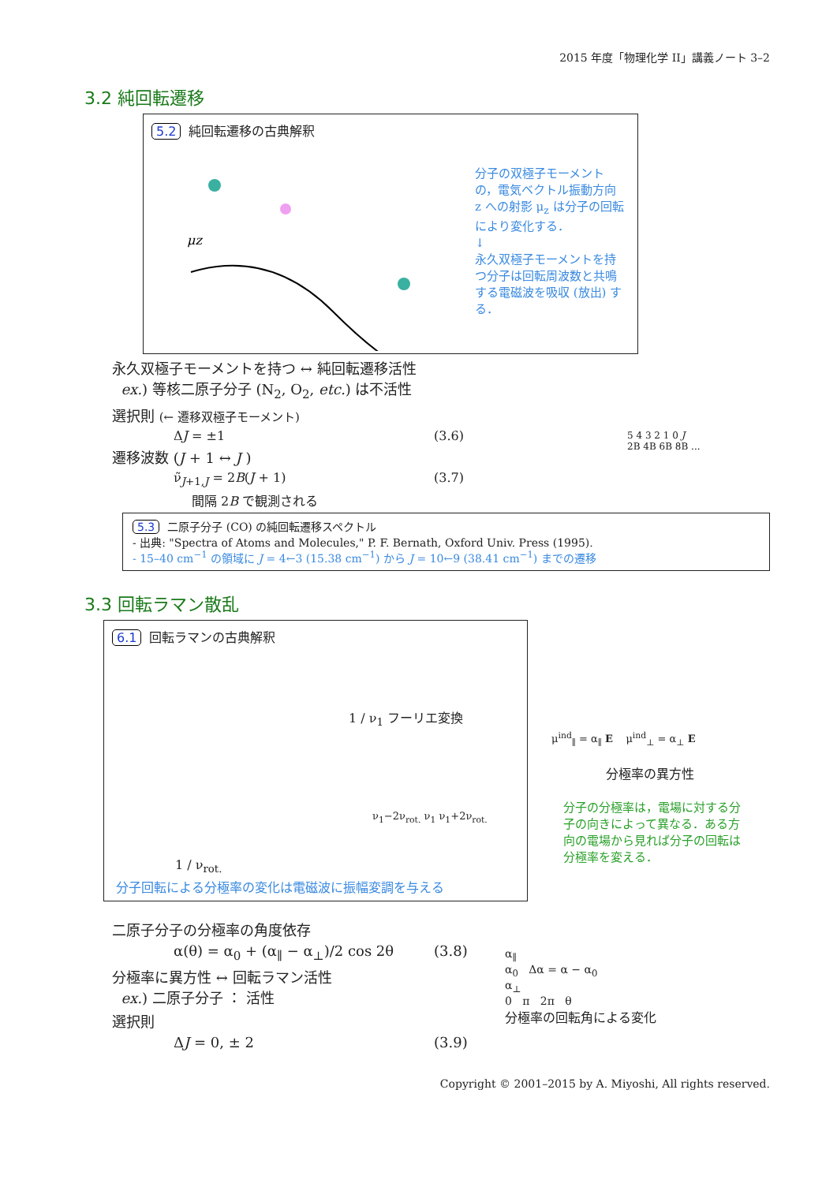2015 年度「物理化学 II」講義ノート 3–2
3.2 純回転遷移
5.2 純回転遷移の古典解釈
μz
分子の双極子モーメントの，電気ベクトル振動方向 z への射影 μ<sub>z</sub> は分子の回転により変化する．
↓
永久双極子モーメントを持つ分子は回転周波数と共鳴する電磁波を吸収 (放出) する．
永久双極子モーメントを持つ ↔ 純回転遷移活性
ex.) 等核二原子分子 (N<sub>2</sub>, O<sub>2</sub>, etc.) は不活性
選択則 (← 遷移双極子モーメント)
ΔJ = ±1 (3.6)
遷移波数 (J + 1 ↔ J )
ν̃<sub>J+1,J</sub> = 2B(J + 1) (3.7)
間隔 2B で観測される
5 4 3 2 1 0 J
2B 4B 6B 8B ...
5.3 二原子分子 (CO) の純回転遷移スペクトル
- 出典: "Spectra of Atoms and Molecules," P. F. Bernath, Oxford Univ. Press (1995).
- 15–40 cm<sup>−1</sup> の領域に J = 4←3 (15.38 cm<sup>−1</sup>) から J = 10←9 (38.41 cm<sup>−1</sup>) までの遷移
3.3 回転ラマン散乱
6.1 回転ラマンの古典解釈
1 / ν<sub>1</sub> フーリエ変換
ν<sub>1</sub>−2ν<sub>rot.</sub> ν<sub>1</sub> ν<sub>1</sub>+2ν<sub>rot.</sub>
1 / ν<sub>rot.</sub>
分子回転による分極率の変化は電磁波に振幅変調を与える
μ<sup>ind</sup><sub>∥</sub> = α<sub>∥</sub> E μ<sup>ind</sup><sub>⊥</sub> = α<sub>⊥</sub> E
分極率の異方性
分子の分極率は，電場に対する分子の向きによって異なる．ある方向の電場から見れば分子の回転は分極率を変える．
二原子分子の分極率の角度依存
α(θ) = α<sub>0</sub> + (α<sub>∥</sub> − α<sub>⊥</sub>)/2 cos 2θ (3.8)
分極率に異方性 ↔ 回転ラマン活性
ex.) 二原子分子 ： 活性
選択則
ΔJ = 0, ± 2 (3.9)
α<sub>∥</sub>
α<sub>0</sub> Δα = α − α<sub>0</sub>
α<sub>⊥</sub>
0 π 2π θ
分極率の回転角による変化
Copyright © 2001–2015 by A. Miyoshi, All rights reserved.